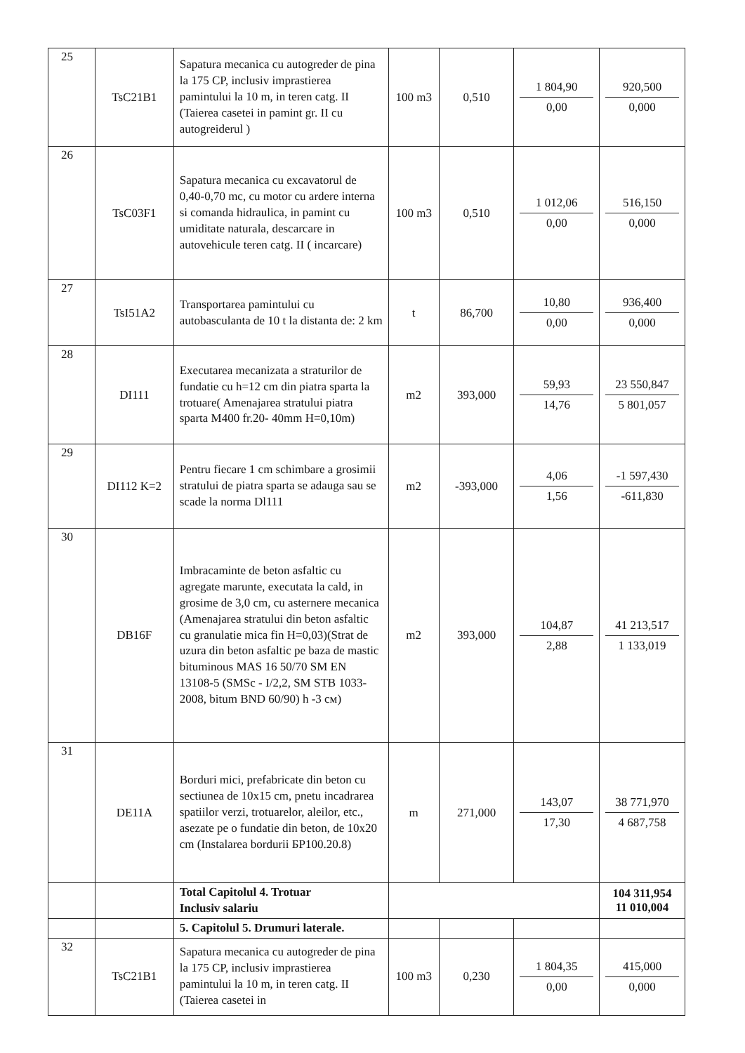| 25 | TsC21B1 | Sapatura mecanica cu autogreder de pina la 175 CP, inclusiv imprastierea pamintului la 10 m, in teren catg. II (Taierea casetei in pamint gr. II cu autogreiderul ) | 100 m3 | 0,510 | 1 804,90 0,00 | 920,500 0,000 |
| 26 | TsC03F1 | Sapatura mecanica cu excavatorul de 0,40-0,70 mc, cu motor cu ardere interna si comanda hidraulica, in pamint cu umiditate naturala, descarcare in autovehicule teren catg. II ( incarcare) | 100 m3 | 0,510 | 1 012,06 0,00 | 516,150 0,000 |
| 27 | TsI51A2 | Transportarea pamintului cu autobasculanta de 10 t la distanta de: 2 km | t | 86,700 | 10,80 0,00 | 936,400 0,000 |
| 28 | DI111 | Executarea mecanizata a straturilor de fundatie cu h=12 cm din piatra sparta la trotuare( Amenajarea stratului piatra sparta M400 fr.20- 40mm H=0,10m) | m2 | 393,000 | 59,93 14,76 | 23 550,847 5 801,057 |
| 29 | DI112 K=2 | Pentru fiecare 1 cm schimbare a grosimii stratului de piatra sparta se adauga sau se scade la norma Dl111 | m2 | -393,000 | 4,06 1,56 | -1 597,430 -611,830 |
| 30 | DB16F | Imbracaminte de beton asfaltic cu agregate marunte, executata la cald, in grosime de 3,0 cm, cu asternere mecanica (Amenajarea stratului din beton asfaltic cu granulatie mica fin H=0,03)(Strat de uzura din beton asfaltic pe baza de mastic bituminous MAS 16 50/70 SM EN 13108-5 (SMSc - I/2,2, SM STB 1033-2008, bitum BND 60/90) h -3 см) | m2 | 393,000 | 104,87 2,88 | 41 213,517 1 133,019 |
| 31 | DE11A | Borduri mici, prefabricate din beton cu sectiunea de 10x15 cm, pnetu incadrarea spatiilor verzi, trotuarelor, aleilor, etc., asezate pe o fundatie din beton, de 10x20 cm (Instalarea bordurii БР100.20.8) | m | 271,000 | 143,07 17,30 | 38 771,970 4 687,758 |
| | | Total Capitolul 4. Trotuar Inclusiv salariu | | | | 104 311,954 11 010,004 |
| | | 5. Capitolul 5. Drumuri laterale. | | | | |
| 32 | TsC21B1 | Sapatura mecanica cu autogreder de pina la 175 CP, inclusiv imprastierea pamintului la 10 m, in teren catg. II (Taierea casetei in | 100 m3 | 0,230 | 1 804,35 0,00 | 415,000 0,000 |